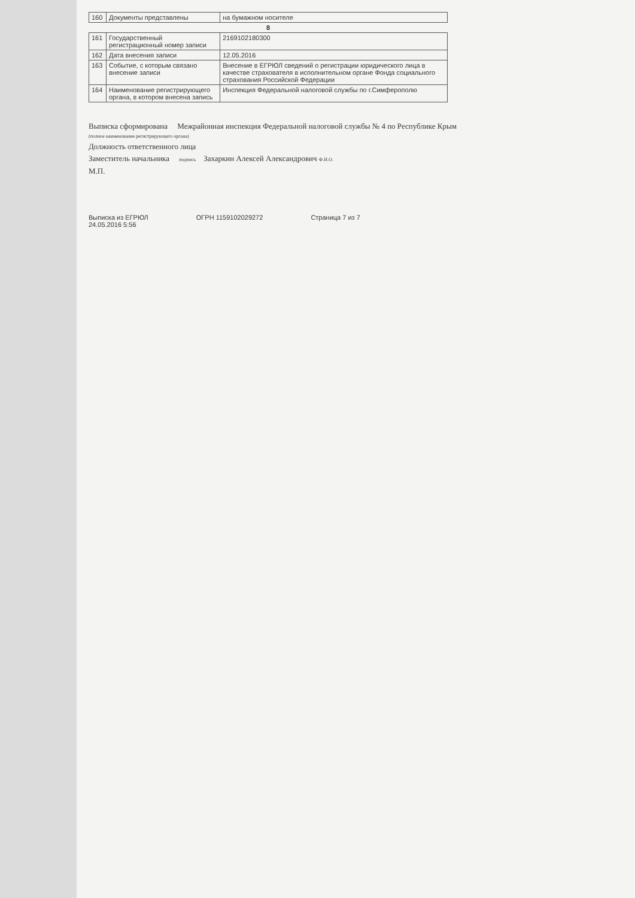| 160 | Документы представлены | на бумажном носителе |
| 8 | | |
| 161 | Государственный регистрационный номер записи | 2169102180300 |
| 162 | Дата внесения записи | 12.05.2016 |
| 163 | Событие, с которым связано внесение записи | Внесение в ЕГРЮЛ сведений о регистрации юридического лица в качестве страхователя в исполнительном органе Фонда социального страхования Российской Федерации |
| 164 | Наименование регистрирующего органа, в котором внесена запись | Инспекция Федеральной налоговой службы по г.Симферополю |
Выписка сформирована Межрайонная инспекция Федеральной налоговой службы № 4 по Республике Крым
(полное наименование регистрирующего органа)
Должность ответственного лица
Заместитель начальника подпись Захаркин Алексей Александрович Ф.И.О.
М.П.
Выписка из ЕГРЮЛ
24.05.2016 5:56
ОГРН 1159102029272 Страница 7 из 7